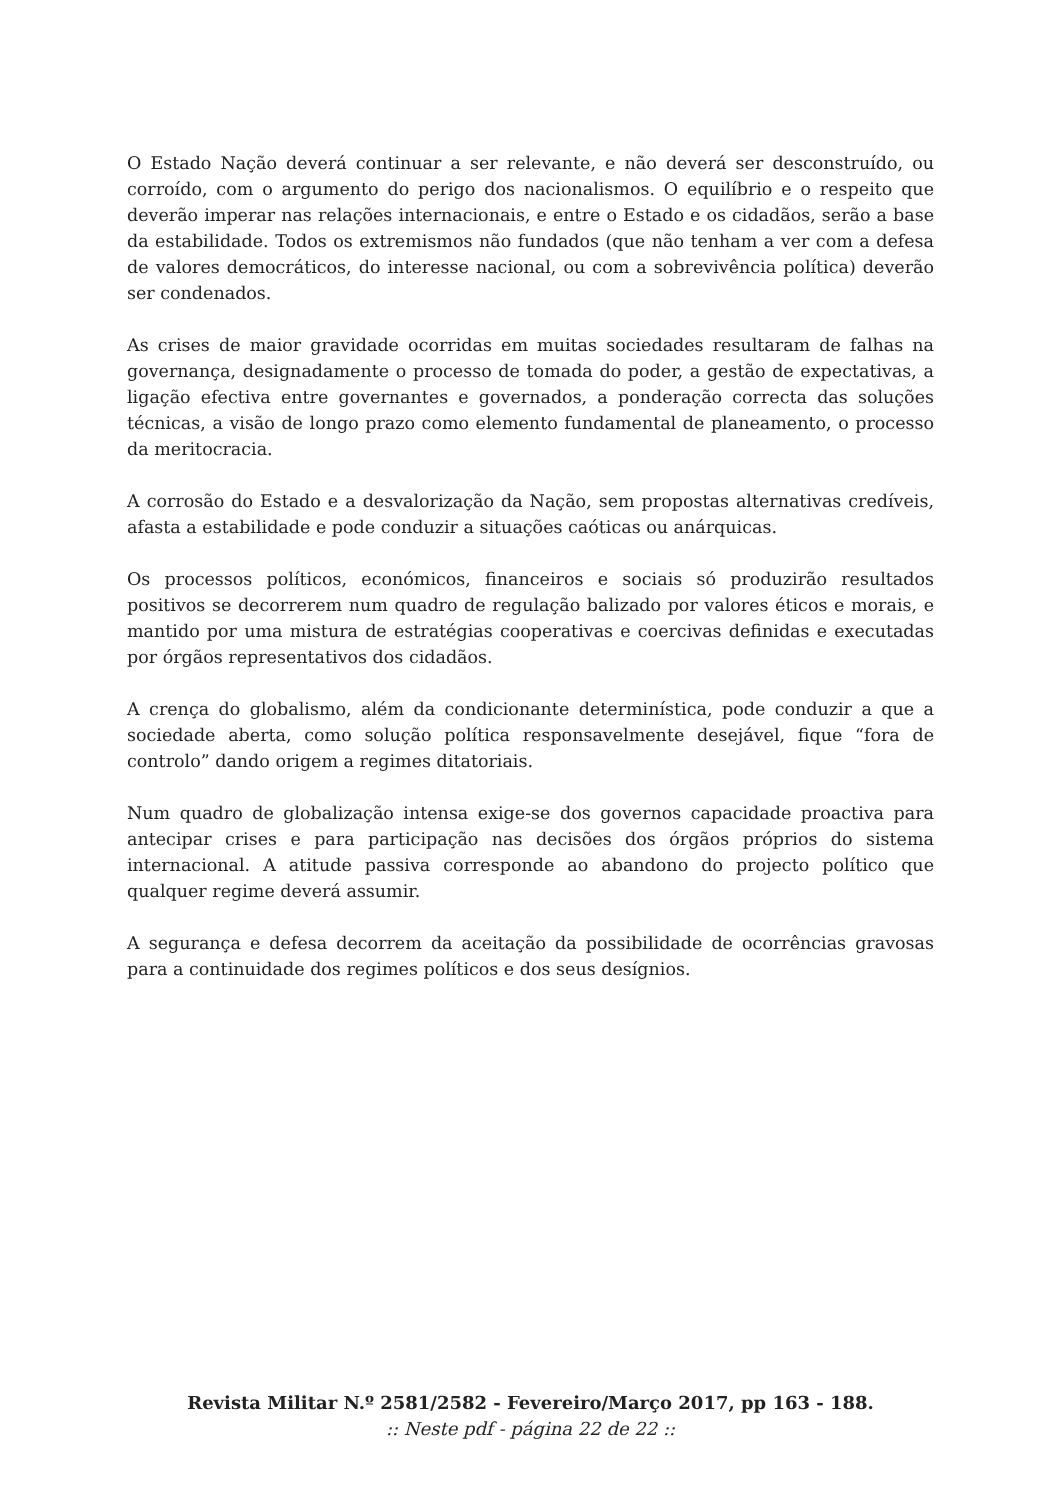O Estado Nação deverá continuar a ser relevante, e não deverá ser desconstruído, ou corroído, com o argumento do perigo dos nacionalismos. O equilíbrio e o respeito que deverão imperar nas relações internacionais, e entre o Estado e os cidadãos, serão a base da estabilidade. Todos os extremismos não fundados (que não tenham a ver com a defesa de valores democráticos, do interesse nacional, ou com a sobrevivência política) deverão ser condenados.
As crises de maior gravidade ocorridas em muitas sociedades resultaram de falhas na governança, designadamente o processo de tomada do poder, a gestão de expectativas, a ligação efectiva entre governantes e governados, a ponderação correcta das soluções técnicas, a visão de longo prazo como elemento fundamental de planeamento, o processo da meritocracia.
A corrosão do Estado e a desvalorização da Nação, sem propostas alternativas credíveis, afasta a estabilidade e pode conduzir a situações caóticas ou anárquicas.
Os processos políticos, económicos, financeiros e sociais só produzirão resultados positivos se decorrerem num quadro de regulação balizado por valores éticos e morais, e mantido por uma mistura de estratégias cooperativas e coercivas definidas e executadas por órgãos representativos dos cidadãos.
A crença do globalismo, além da condicionante determinística, pode conduzir a que a sociedade aberta, como solução política responsavelmente desejável, fique “fora de controlo” dando origem a regimes ditatoriais.
Num quadro de globalização intensa exige-se dos governos capacidade proactiva para antecipar crises e para participação nas decisões dos órgãos próprios do sistema internacional. A atitude passiva corresponde ao abandono do projecto político que qualquer regime deverá assumir.
A segurança e defesa decorrem da aceitação da possibilidade de ocorrências gravosas para a continuidade dos regimes políticos e dos seus desígnios.
Revista Militar N.º 2581/2582 - Fevereiro/Março 2017, pp 163 - 188.
:: Neste pdf - página 22 de 22 ::